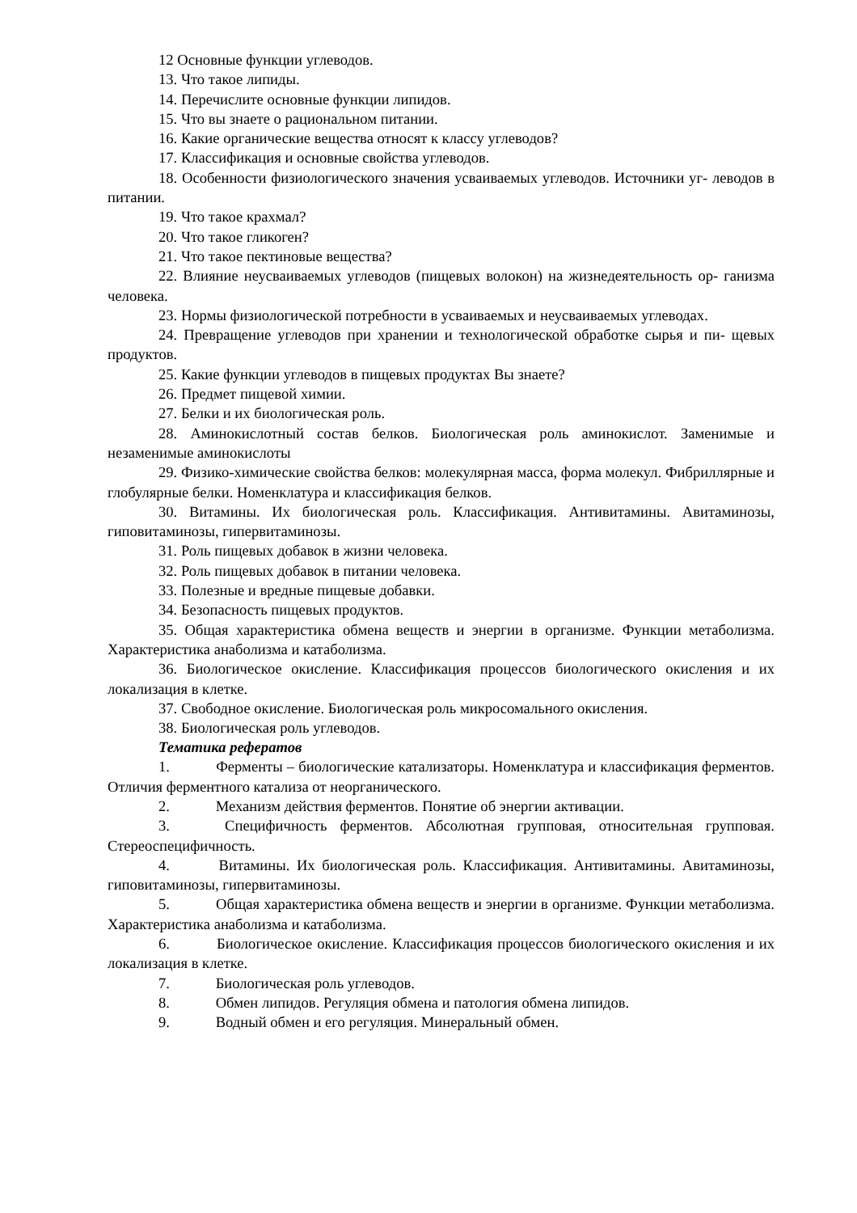12 Основные функции углеводов.
13. Что такое липиды.
14. Перечислите основные функции липидов.
15. Что вы знаете о рациональном питании.
16. Какие органические вещества относят к классу углеводов?
17. Классификация и основные свойства углеводов.
18. Особенности физиологического значения усваиваемых углеводов. Источники уг- леводов в питании.
19. Что такое крахмал?
20. Что такое гликоген?
21. Что такое пектиновые вещества?
22. Влияние неусваиваемых углеводов (пищевых волокон) на жизнедеятельность ор- ганизма человека.
23. Нормы физиологической потребности в усваиваемых и неусваиваемых углеводах.
24. Превращение углеводов при хранении и технологической обработке сырья и пи- щевых продуктов.
25. Какие функции углеводов в пищевых продуктах Вы знаете?
26. Предмет пищевой химии.
27. Белки и их биологическая роль.
28. Аминокислотный состав белков. Биологическая роль аминокислот. Заменимые и незаменимые аминокислоты
29. Физико-химические свойства белков: молекулярная масса, форма молекул. Фибриллярные и глобулярные белки. Номенклатура и классификация белков.
30. Витамины. Их биологическая роль. Классификация. Антивитамины. Авитаминозы, гиповитаминозы, гипервитаминозы.
31. Роль пищевых добавок в жизни человека.
32. Роль пищевых добавок в питании человека.
33. Полезные и вредные пищевые добавки.
34. Безопасность пищевых продуктов.
35. Общая характеристика обмена веществ и энергии в организме. Функции метаболизма. Характеристика анаболизма и катаболизма.
36. Биологическое окисление. Классификация процессов биологического окисления и их локализация в клетке.
37. Свободное окисление. Биологическая роль микросомального окисления.
38. Биологическая роль углеводов.
Тематика рефератов
1. Ферменты – биологические катализаторы. Номенклатура и классификация ферментов. Отличия ферментного катализа от неорганического.
2. Механизм действия ферментов. Понятие об энергии активации.
3. Специфичность ферментов. Абсолютная групповая, относительная групповая. Стереоспецифичность.
4. Витамины. Их биологическая роль. Классификация. Антивитамины. Авитаминозы, гиповитаминозы, гипервитаминозы.
5. Общая характеристика обмена веществ и энергии в организме. Функции метаболизма. Характеристика анаболизма и катаболизма.
6. Биологическое окисление. Классификация процессов биологического окисления и их локализация в клетке.
7. Биологическая роль углеводов.
8. Обмен липидов. Регуляция обмена и патология обмена липидов.
9. Водный обмен и его регуляция. Минеральный обмен.